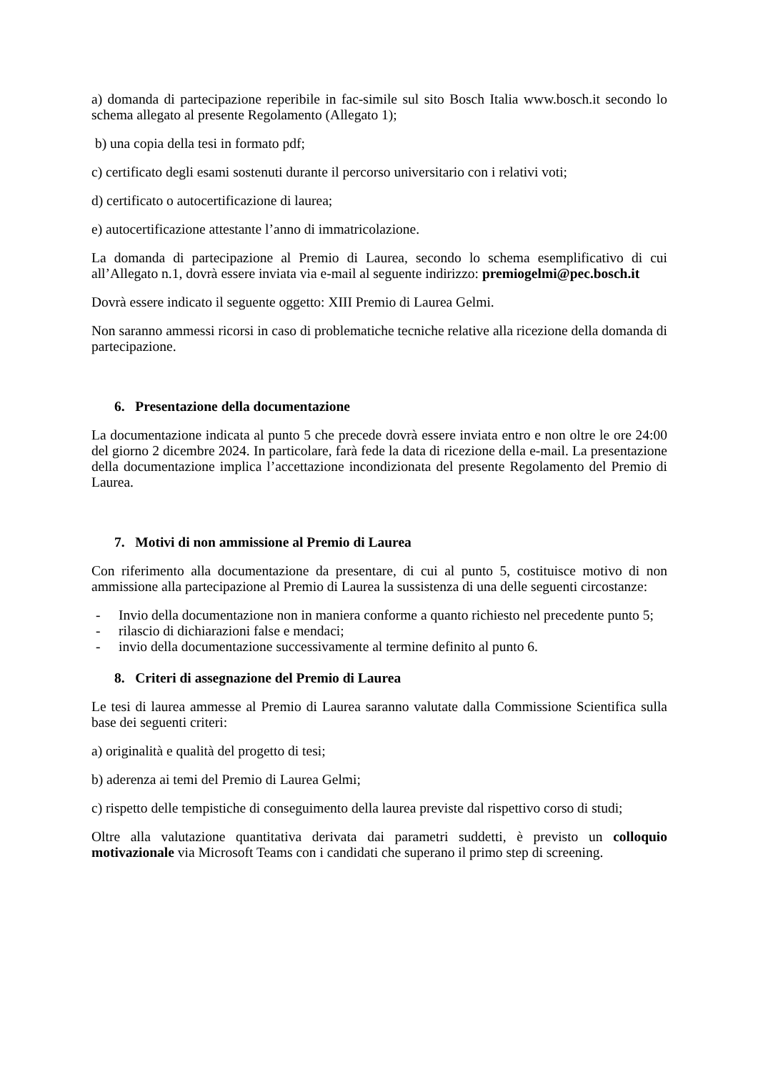a) domanda di partecipazione reperibile in fac-simile sul sito Bosch Italia www.bosch.it secondo lo schema allegato al presente Regolamento (Allegato 1);
b) una copia della tesi in formato pdf;
c) certificato degli esami sostenuti durante il percorso universitario con i relativi voti;
d) certificato o autocertificazione di laurea;
e) autocertificazione attestante l’anno di immatricolazione.
La domanda di partecipazione al Premio di Laurea, secondo lo schema esemplificativo di cui all’Allegato n.1, dovrà essere inviata via e-mail al seguente indirizzo: premiogelmi@pec.bosch.it
Dovrà essere indicato il seguente oggetto: XIII Premio di Laurea Gelmi.
Non saranno ammessi ricorsi in caso di problematiche tecniche relative alla ricezione della domanda di partecipazione.
6. Presentazione della documentazione
La documentazione indicata al punto 5 che precede dovrà essere inviata entro e non oltre le ore 24:00 del giorno 2 dicembre 2024. In particolare, farà fede la data di ricezione della e-mail. La presentazione della documentazione implica l’accettazione incondizionata del presente Regolamento del Premio di Laurea.
7. Motivi di non ammissione al Premio di Laurea
Con riferimento alla documentazione da presentare, di cui al punto 5, costituisce motivo di non ammissione alla partecipazione al Premio di Laurea la sussistenza di una delle seguenti circostanze:
- Invio della documentazione non in maniera conforme a quanto richiesto nel precedente punto 5;
- rilascio di dichiarazioni false e mendaci;
- invio della documentazione successivamente al termine definito al punto 6.
8. Criteri di assegnazione del Premio di Laurea
Le tesi di laurea ammesse al Premio di Laurea saranno valutate dalla Commissione Scientifica sulla base dei seguenti criteri:
a) originalità e qualità del progetto di tesi;
b) aderenza ai temi del Premio di Laurea Gelmi;
c) rispetto delle tempistiche di conseguimento della laurea previste dal rispettivo corso di studi;
Oltre alla valutazione quantitativa derivata dai parametri suddetti, è previsto un colloquio motivazionale via Microsoft Teams con i candidati che superano il primo step di screening.